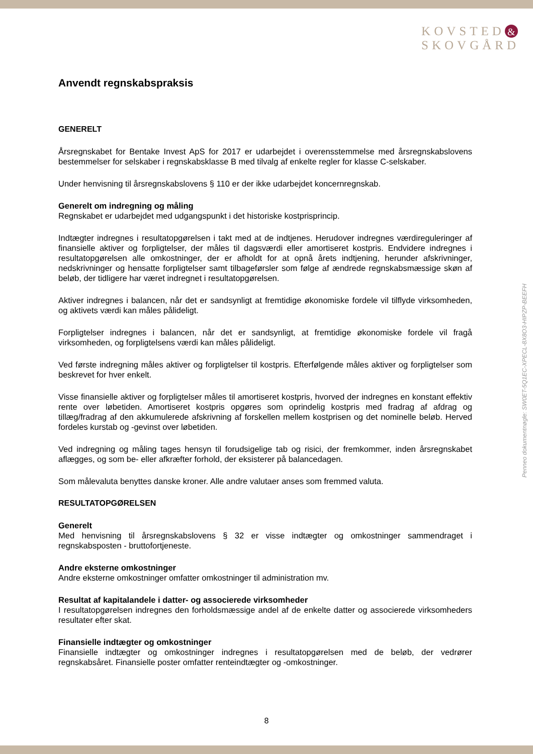KOVSTED &
SKOVGÅRD
Penneo dokumentnøgle: SW0ET-5Q1EC-XPECL-8X8O3-HIPZP-BEEFH
Anvendt regnskabspraksis
GENERELT
Årsregnskabet for Bentake Invest ApS for 2017 er udarbejdet i overensstemmelse med årsregnskabslovens bestemmelser for selskaber i regnskabsklasse B med tilvalg af enkelte regler for klasse C-selskaber.
Under henvisning til årsregnskabslovens § 110 er der ikke udarbejdet koncernregnskab.
Generelt om indregning og måling
Regnskabet er udarbejdet med udgangspunkt i det historiske kostprisprincip.
Indtægter indregnes i resultatopgørelsen i takt med at de indtjenes. Herudover indregnes værdireguleringer af finansielle aktiver og forpligtelser, der måles til dagsværdi eller amortiseret kostpris. Endvidere indregnes i resultatopgørelsen alle omkostninger, der er afholdt for at opnå årets indtjening, herunder afskrivninger, nedskrivninger og hensatte forpligtelser samt tilbageførsler som følge af ændrede regnskabsmæssige skøn af beløb, der tidligere har været indregnet i resultatopgørelsen.
Aktiver indregnes i balancen, når det er sandsynligt at fremtidige økonomiske fordele vil tilflyde virksomheden, og aktivets værdi kan måles pålideligt.
Forpligtelser indregnes i balancen, når det er sandsynligt, at fremtidige økonomiske fordele vil fragå virksomheden, og forpligtelsens værdi kan måles pålideligt.
Ved første indregning måles aktiver og forpligtelser til kostpris. Efterfølgende måles aktiver og forpligtelser som beskrevet for hver enkelt.
Visse finansielle aktiver og forpligtelser måles til amortiseret kostpris, hvorved der indregnes en konstant effektiv rente over løbetiden. Amortiseret kostpris opgøres som oprindelig kostpris med fradrag af afdrag og tillæg/fradrag af den akkumulerede afskrivning af forskellen mellem kostprisen og det nominelle beløb. Herved fordeles kurstab og -gevinst over løbetiden.
Ved indregning og måling tages hensyn til forudsigelige tab og risici, der fremkommer, inden årsregnskabet aflægges, og som be- eller afkræfter forhold, der eksisterer på balancedagen.
Som målevaluta benyttes danske kroner. Alle andre valutaer anses som fremmed valuta.
RESULTATOPGØRELSEN
Generelt
Med henvisning til årsregnskabslovens § 32 er visse indtægter og omkostninger sammendraget i regnskabsposten - bruttofortjeneste.
Andre eksterne omkostninger
Andre eksterne omkostninger omfatter omkostninger til administration mv.
Resultat af kapitalandele i datter- og associerede virksomheder
I resultatopgørelsen indregnes den forholdsmæssige andel af de enkelte datter og associerede virksomheders resultater efter skat.
Finansielle indtægter og omkostninger
Finansielle indtægter og omkostninger indregnes i resultatopgørelsen med de beløb, der vedrører regnskabsåret. Finansielle poster omfatter renteindtægter og -omkostninger.
8